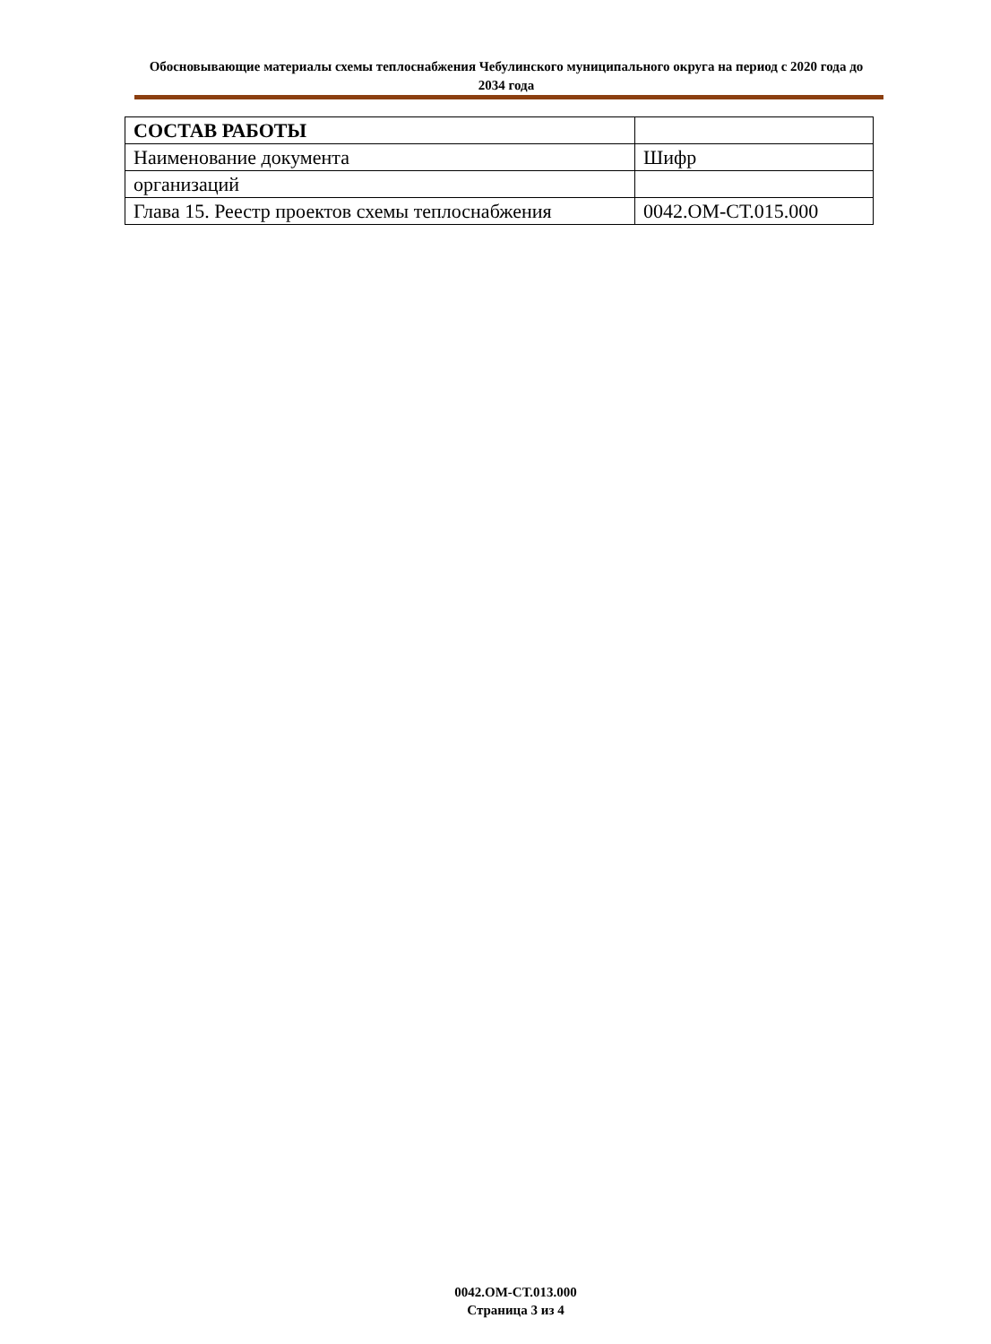Обосновывающие материалы схемы теплоснабжения Чебулинского муниципального округа на период с 2020 года до 2034 года
| СОСТАВ РАБОТЫ | |
| Наименование документа | Шифр |
| организаций | |
| Глава 15. Реестр проектов схемы теплоснабжения | 0042.ОМ-СТ.015.000 |
0042.ОМ-СТ.013.000
Страница 3 из 4